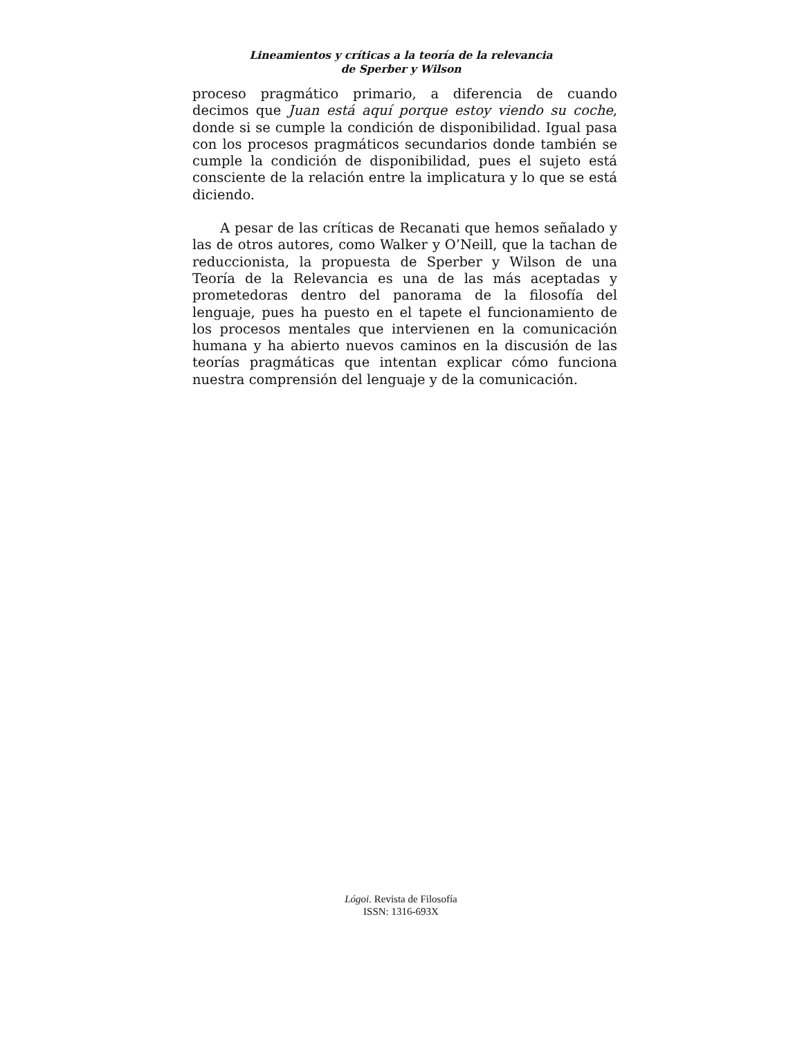Lineamientos y críticas a la teoría de la relevancia
de Sperber y Wilson
proceso pragmático primario, a diferencia de cuando decimos que Juan está aquí porque estoy viendo su coche, donde si se cumple la condición de disponibilidad. Igual pasa con los procesos pragmáticos secundarios donde también se cumple la condición de disponibilidad, pues el sujeto está consciente de la relación entre la implicatura y lo que se está diciendo.
A pesar de las críticas de Recanati que hemos señalado y las de otros autores, como Walker y O’Neill, que la tachan de reduccionista, la propuesta de Sperber y Wilson de una Teoría de la Relevancia es una de las más aceptadas y prometedoras dentro del panorama de la filosofía del lenguaje, pues ha puesto en el tapete el funcionamiento de los procesos mentales que intervienen en la comunicación humana y ha abierto nuevos caminos en la discusión de las teorías pragmáticas que intentan explicar cómo funciona nuestra comprensión del lenguaje y de la comunicación.
Lógoi. Revista de Filosofía
ISSN: 1316-693X